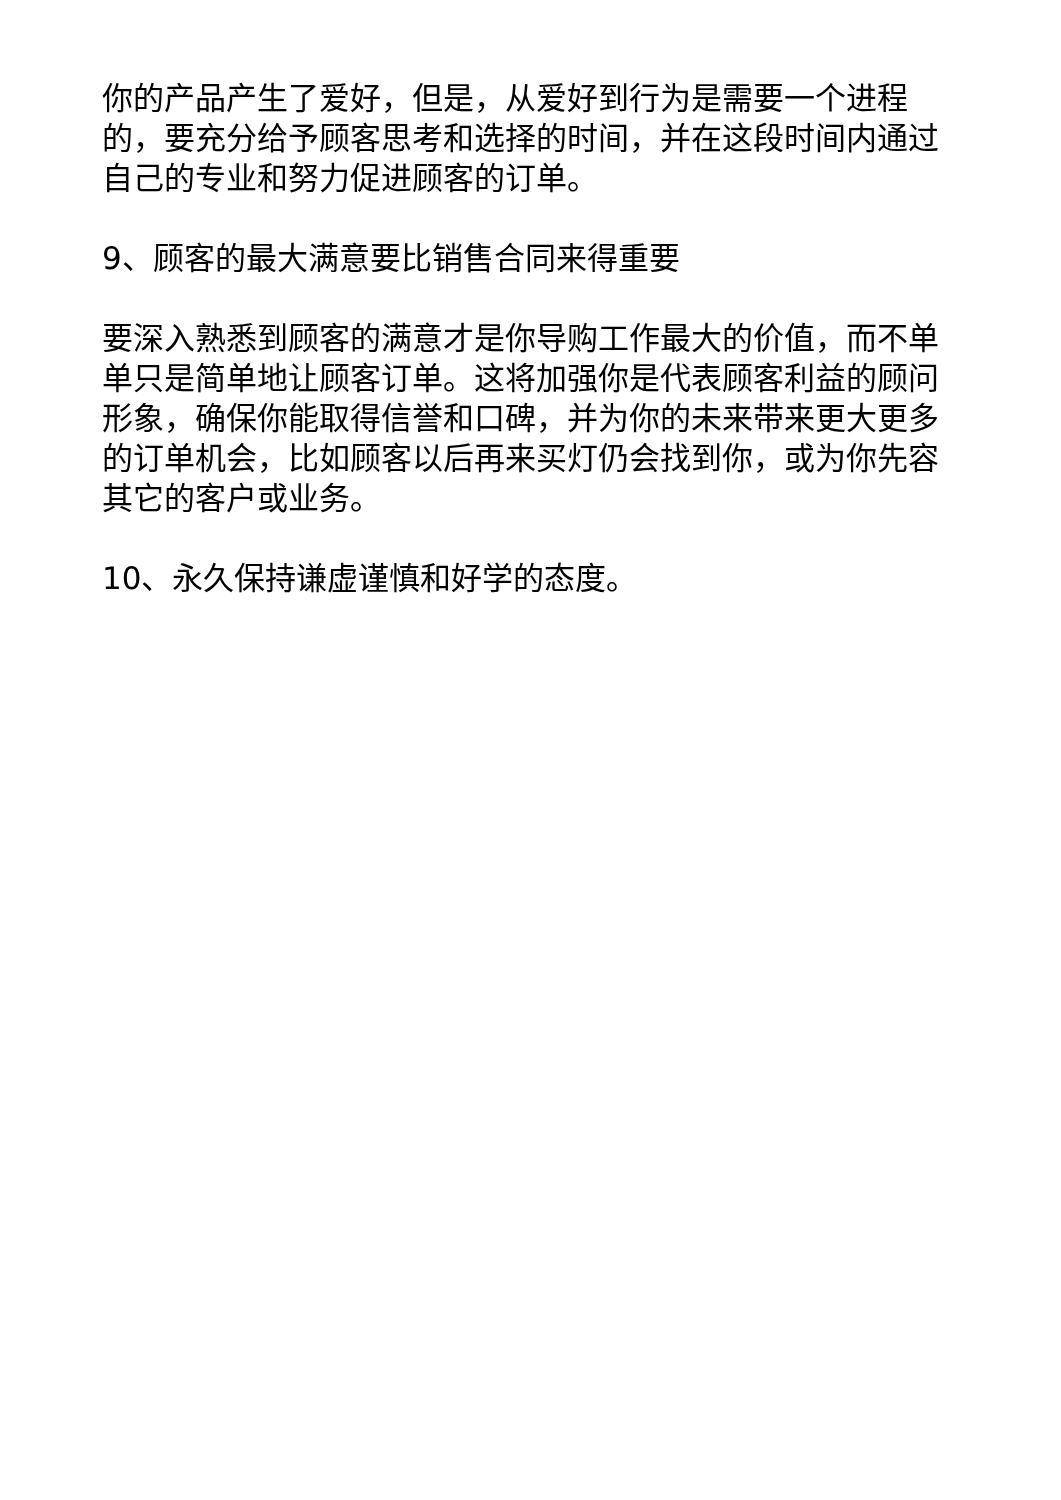你的产品产生了爱好，但是，从爱好到行为是需要一个进程的，要充分给予顾客思考和选择的时间，并在这段时间内通过自己的专业和努力促进顾客的订单。
9、顾客的最大满意要比销售合同来得重要
要深入熟悉到顾客的满意才是你导购工作最大的价值，而不单单只是简单地让顾客订单。这将加强你是代表顾客利益的顾问形象，确保你能取得信誉和口碑，并为你的未来带来更大更多的订单机会，比如顾客以后再来买灯仍会找到你，或为你先容其它的客户或业务。
10、永久保持谦虚谨慎和好学的态度。